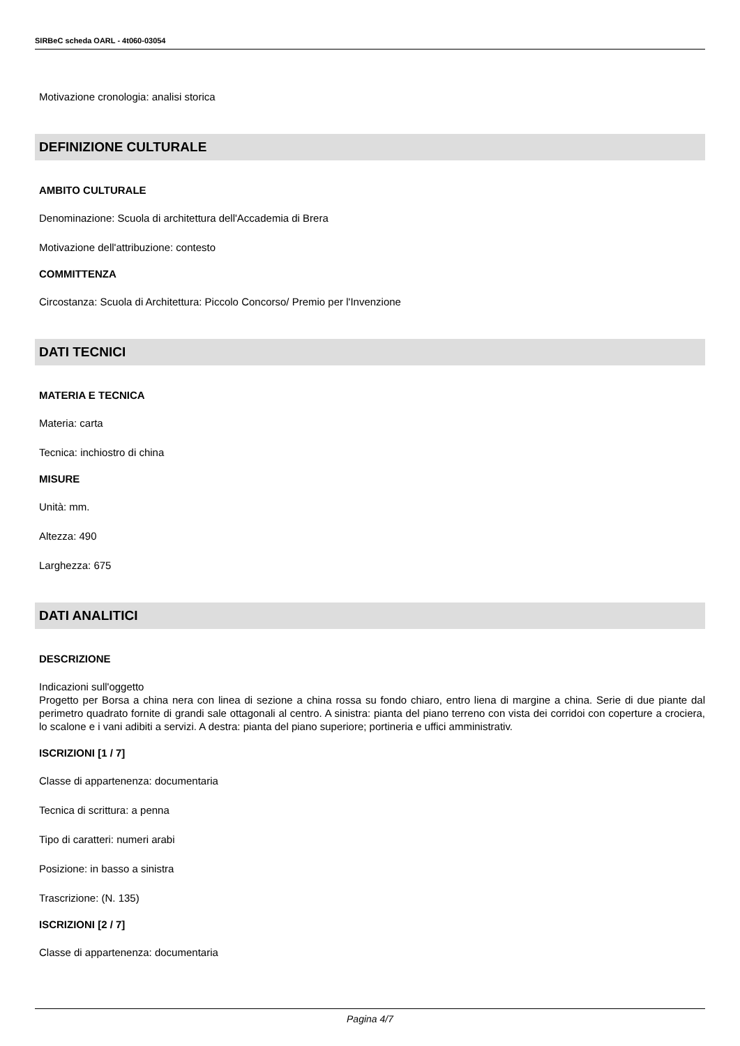SIRBeC scheda OARL - 4t060-03054
Motivazione cronologia: analisi storica
DEFINIZIONE CULTURALE
AMBITO CULTURALE
Denominazione: Scuola di architettura dell'Accademia di Brera
Motivazione dell'attribuzione: contesto
COMMITTENZA
Circostanza: Scuola di Architettura: Piccolo Concorso/ Premio per l'Invenzione
DATI TECNICI
MATERIA E TECNICA
Materia: carta
Tecnica: inchiostro di china
MISURE
Unità: mm.
Altezza: 490
Larghezza: 675
DATI ANALITICI
DESCRIZIONE
Indicazioni sull'oggetto
Progetto per Borsa a china nera con linea di sezione a china rossa su fondo chiaro, entro liena di margine a china. Serie di due piante dal perimetro quadrato fornite di grandi sale ottagonali al centro. A sinistra: pianta del piano terreno con vista dei corridoi con coperture a crociera, lo scalone e i vani adibiti a servizi. A destra: pianta del piano superiore; portineria e uffici amministrativ.
ISCRIZIONI [1 / 7]
Classe di appartenenza: documentaria
Tecnica di scrittura: a penna
Tipo di caratteri: numeri arabi
Posizione: in basso a sinistra
Trascrizione: (N. 135)
ISCRIZIONI [2 / 7]
Classe di appartenenza: documentaria
Pagina 4/7